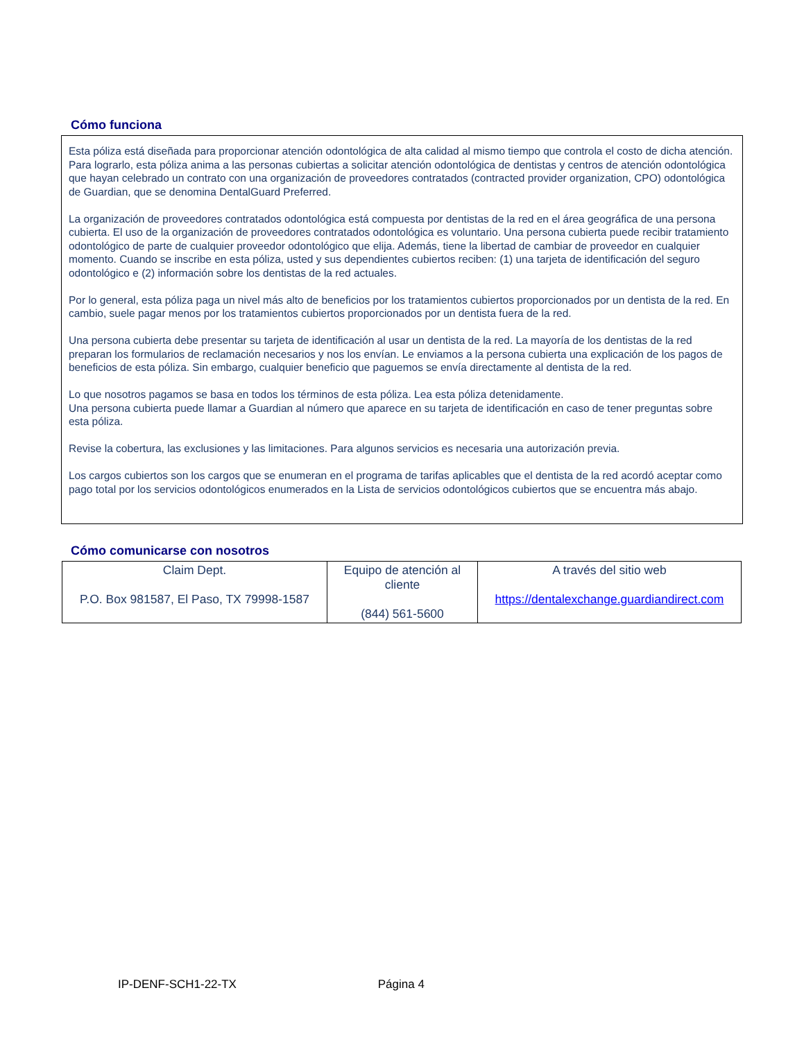Cómo funciona
Esta póliza está diseñada para proporcionar atención odontológica de alta calidad al mismo tiempo que controla el costo de dicha atención. Para lograrlo, esta póliza anima a las personas cubiertas a solicitar atención odontológica de dentistas y centros de atención odontológica que hayan celebrado un contrato con una organización de proveedores contratados (contracted provider organization, CPO) odontológica de Guardian, que se denomina DentalGuard Preferred.
La organización de proveedores contratados odontológica está compuesta por dentistas de la red en el área geográfica de una persona cubierta. El uso de la organización de proveedores contratados odontológica es voluntario. Una persona cubierta puede recibir tratamiento odontológico de parte de cualquier proveedor odontológico que elija. Además, tiene la libertad de cambiar de proveedor en cualquier momento. Cuando se inscribe en esta póliza, usted y sus dependientes cubiertos reciben: (1) una tarjeta de identificación del seguro odontológico e (2) información sobre los dentistas de la red actuales.
Por lo general, esta póliza paga un nivel más alto de beneficios por los tratamientos cubiertos proporcionados por un dentista de la red. En cambio, suele pagar menos por los tratamientos cubiertos proporcionados por un dentista fuera de la red.
Una persona cubierta debe presentar su tarjeta de identificación al usar un dentista de la red. La mayoría de los dentistas de la red preparan los formularios de reclamación necesarios y nos los envían. Le enviamos a la persona cubierta una explicación de los pagos de beneficios de esta póliza. Sin embargo, cualquier beneficio que paguemos se envía directamente al dentista de la red.
Lo que nosotros pagamos se basa en todos los términos de esta póliza. Lea esta póliza detenidamente.
Una persona cubierta puede llamar a Guardian al número que aparece en su tarjeta de identificación en caso de tener preguntas sobre esta póliza.
Revise la cobertura, las exclusiones y las limitaciones. Para algunos servicios es necesaria una autorización previa.
Los cargos cubiertos son los cargos que se enumeran en el programa de tarifas aplicables que el dentista de la red acordó aceptar como pago total por los servicios odontológicos enumerados en la Lista de servicios odontológicos cubiertos que se encuentra más abajo.
Cómo comunicarse con nosotros
| Claim Dept. P.O. Box 981587, El Paso, TX 79998-1587 | Equipo de atención al cliente (844) 561-5600 | A través del sitio web https://dentalexchange.guardiandirect.com |
IP-DENF-SCH1-22-TX Página 4